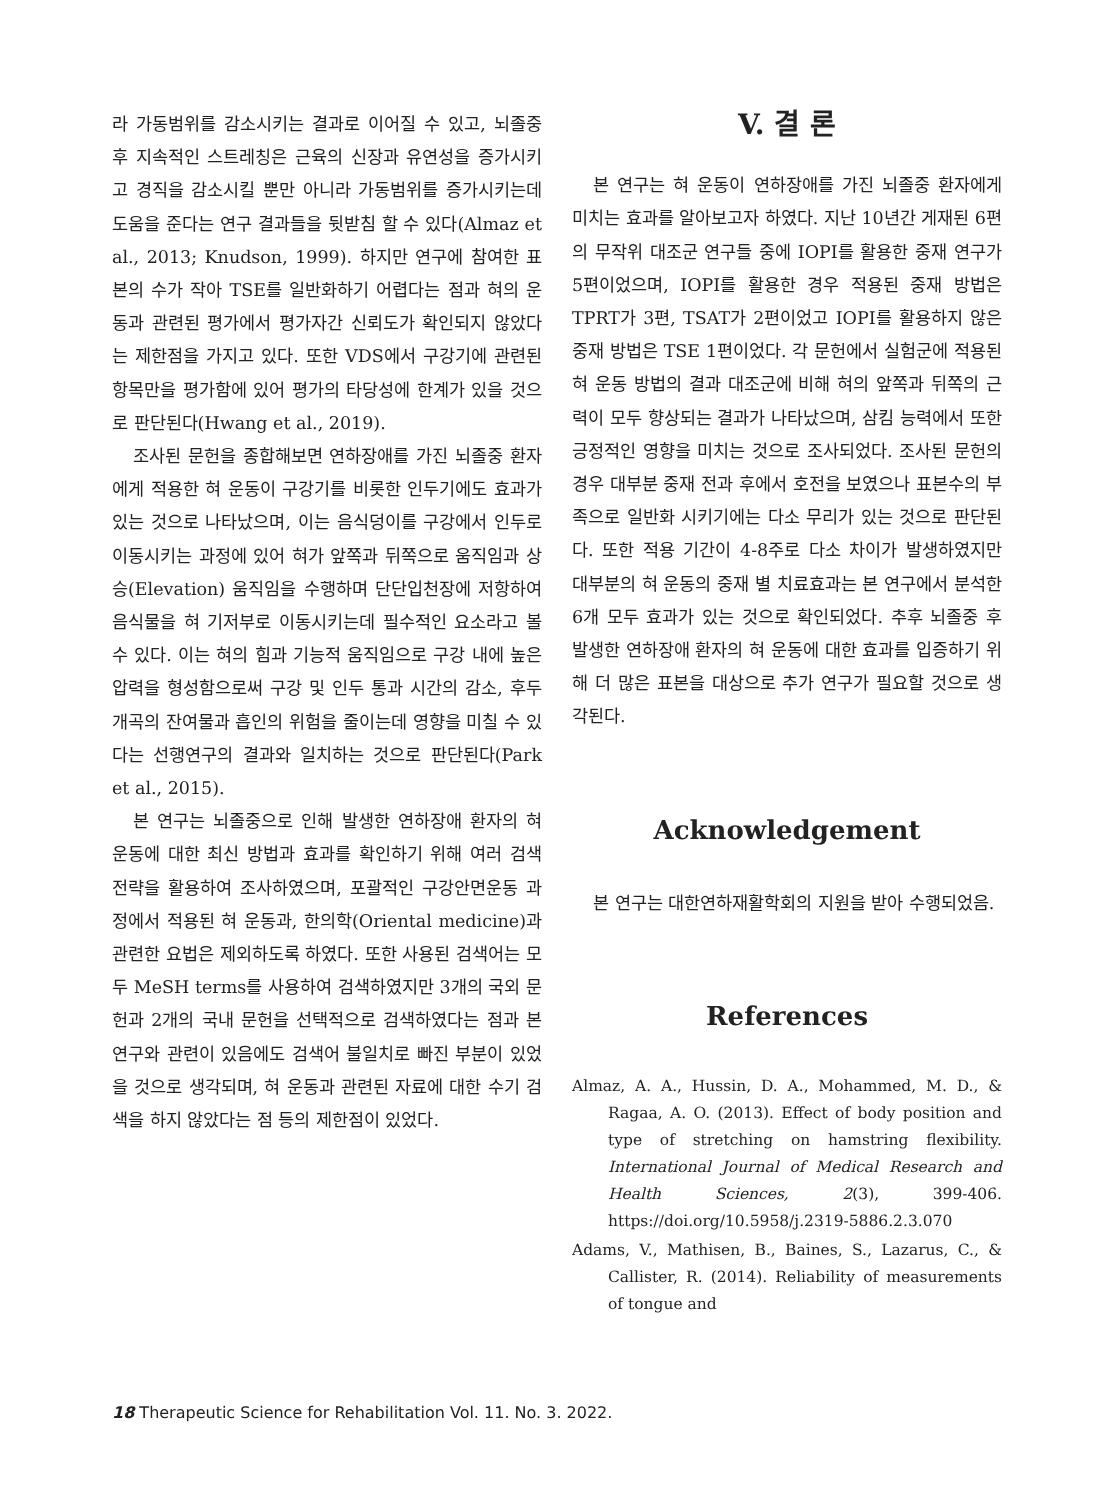라 가동범위를 감소시키는 결과로 이어질 수 있고, 뇌졸중 후 지속적인 스트레칭은 근육의 신장과 유연성을 증가시키고 경직을 감소시킬 뿐만 아니라 가동범위를 증가시키는데 도움을 준다는 연구 결과들을 뒷받침 할 수 있다(Almaz et al., 2013; Knudson, 1999). 하지만 연구에 참여한 표본의 수가 작아 TSE를 일반화하기 어렵다는 점과 혀의 운동과 관련된 평가에서 평가자간 신뢰도가 확인되지 않았다는 제한점을 가지고 있다. 또한 VDS에서 구강기에 관련된 항목만을 평가함에 있어 평가의 타당성에 한계가 있을 것으로 판단된다(Hwang et al., 2019).
조사된 문헌을 종합해보면 연하장애를 가진 뇌졸중 환자에게 적용한 혀 운동이 구강기를 비롯한 인두기에도 효과가 있는 것으로 나타났으며, 이는 음식덩이를 구강에서 인두로 이동시키는 과정에 있어 혀가 앞쪽과 뒤쪽으로 움직임과 상승(Elevation) 움직임을 수행하며 단단입천장에 저항하여 음식물을 혀 기저부로 이동시키는데 필수적인 요소라고 볼 수 있다. 이는 혀의 힘과 기능적 움직임으로 구강 내에 높은 압력을 형성함으로써 구강 및 인두 통과 시간의 감소, 후두개곡의 잔여물과 흡인의 위험을 줄이는데 영향을 미칠 수 있다는 선행연구의 결과와 일치하는 것으로 판단된다(Park et al., 2015).
본 연구는 뇌졸중으로 인해 발생한 연하장애 환자의 혀 운동에 대한 최신 방법과 효과를 확인하기 위해 여러 검색 전략을 활용하여 조사하였으며, 포괄적인 구강안면운동 과정에서 적용된 혀 운동과, 한의학(Oriental medicine)과 관련한 요법은 제외하도록 하였다. 또한 사용된 검색어는 모두 MeSH terms를 사용하여 검색하였지만 3개의 국외 문헌과 2개의 국내 문헌을 선택적으로 검색하였다는 점과 본 연구와 관련이 있음에도 검색어 불일치로 빠진 부분이 있었을 것으로 생각되며, 혀 운동과 관련된 자료에 대한 수기 검색을 하지 않았다는 점 등의 제한점이 있었다.
V. 결 론
본 연구는 혀 운동이 연하장애를 가진 뇌졸중 환자에게 미치는 효과를 알아보고자 하였다. 지난 10년간 게재된 6편의 무작위 대조군 연구들 중에 IOPI를 활용한 중재 연구가 5편이었으며, IOPI를 활용한 경우 적용된 중재 방법은 TPRT가 3편, TSAT가 2편이었고 IOPI를 활용하지 않은 중재 방법은 TSE 1편이었다. 각 문헌에서 실험군에 적용된 혀 운동 방법의 결과 대조군에 비해 혀의 앞쪽과 뒤쪽의 근력이 모두 향상되는 결과가 나타났으며, 삼킴 능력에서 또한 긍정적인 영향을 미치는 것으로 조사되었다. 조사된 문헌의 경우 대부분 중재 전과 후에서 호전을 보였으나 표본수의 부족으로 일반화 시키기에는 다소 무리가 있는 것으로 판단된다. 또한 적용 기간이 4-8주로 다소 차이가 발생하였지만 대부분의 혀 운동의 중재 별 치료효과는 본 연구에서 분석한 6개 모두 효과가 있는 것으로 확인되었다. 추후 뇌졸중 후 발생한 연하장애 환자의 혀 운동에 대한 효과를 입증하기 위해 더 많은 표본을 대상으로 추가 연구가 필요할 것으로 생각된다.
Acknowledgement
본 연구는 대한연하재활학회의 지원을 받아 수행되었음.
References
Almaz, A. A., Hussin, D. A., Mohammed, M. D., & Ragaa, A. O. (2013). Effect of body position and type of stretching on hamstring flexibility. International Journal of Medical Research and Health Sciences, 2(3), 399-406. https://doi.org/10.5958/j.2319-5886.2.3.070
Adams, V., Mathisen, B., Baines, S., Lazarus, C., & Callister, R. (2014). Reliability of measurements of tongue and
18 Therapeutic Science for Rehabilitation Vol. 11. No. 3. 2022.